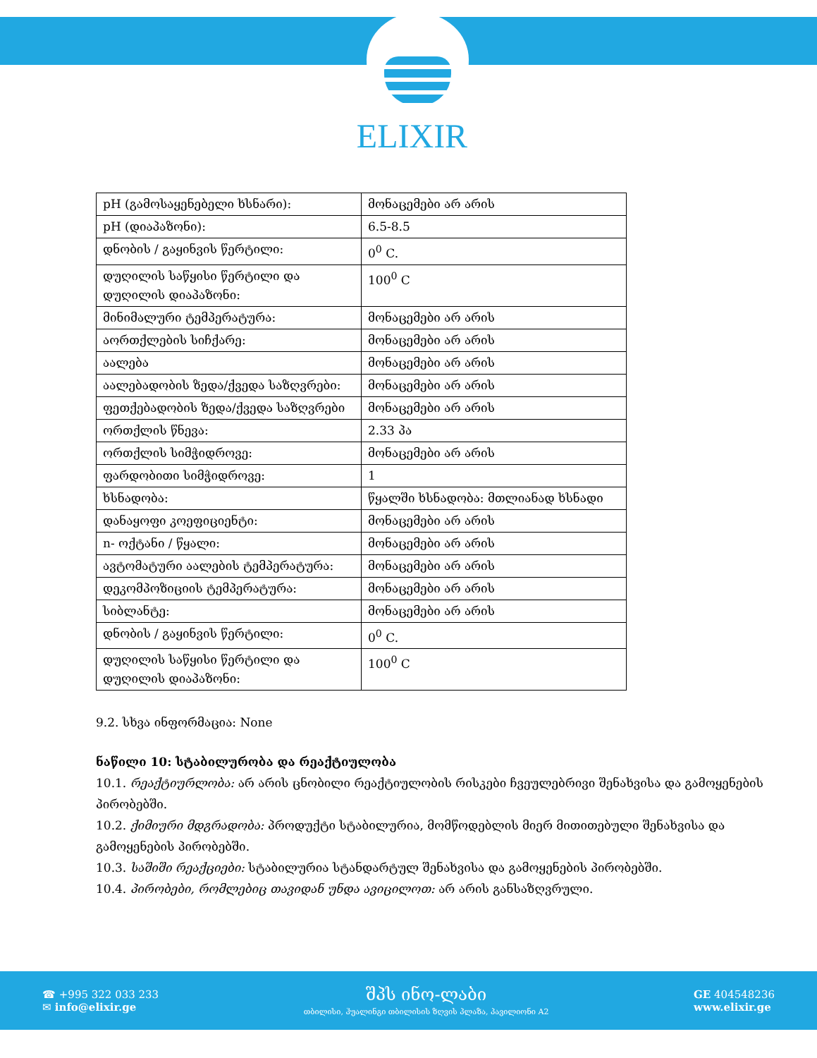ELIXIR
| pH (გამოსაყენებელი ხსნარი): | მონაცემები არ არის |
| pH (დიაპაზონი): | 6.5-8.5 |
| დნობის / გაყინვის წერტილი: | 0<sup>0</sup> C. |
| დუღილის საწყისი წერტილი და დუღილის დიაპაზონი: | 100<sup>0</sup> C |
| მინიმალური ტემპერატურა: | მონაცემები არ არის |
| აორთქლების სიჩქარე: | მონაცემები არ არის |
| აალება | მონაცემები არ არის |
| აალებადობის ზედა/ქვედა საზღვრები: | მონაცემები არ არის |
| ფეთქებადობის ზედა/ქვედა საზღვრები | მონაცემები არ არის |
| ორთქლის წნევა: | 2.33 პა |
| ორთქლის სიმჭიდროვე: | მონაცემები არ არის |
| ფარდობითი სიმჭიდროვე: | 1 |
| ხსნადობა: | წყალში ხსნადობა: მთლიანად ხსნადი |
| დანაყოფი კოეფიციენტი: | მონაცემები არ არის |
| n- ოქტანი / წყალი: | მონაცემები არ არის |
| ავტომატური აალების ტემპერატურა: | მონაცემები არ არის |
| დეკომპოზიციის ტემპერატურა: | მონაცემები არ არის |
| სიბლანტე: | მონაცემები არ არის |
| დნობის / გაყინვის წერტილი: | 0<sup>0</sup> C. |
| დუღილის საწყისი წერტილი და დუღილის დიაპაზონი: | 100<sup>0</sup> C |
9.2. სხვა ინფორმაცია: None
ნაწილი 10: სტაბილურობა და რეაქტიულობა
10.1. რეაქტიურლობა: არ არის ცნობილი რეაქტიულობის რისკები ჩვეულებრივი შენახვისა და გამოყენების პირობებში.
10.2. ქიმიური მდგრადობა: პროდუქტი სტაბილურია, მომწოდებლის მიერ მითითებული შენახვისა და გამოყენების პირობებში.
10.3. საშიში რეაქციები: სტაბილურია სტანდარტულ შენახვისა და გამოყენების პირობებში.
10.4. პირობები, რომლებიც თავიდან უნდა ავიცილოთ: არ არის განსაზღვრული.
☎ +995 322 033 233
✉ info@elixir.ge
შპს ინო-ლაბი
თბილისი, ჰუალინგი თბილისის ზღვის პლაზა, პავილიონი A2
GE 404548236
www.elixir.ge